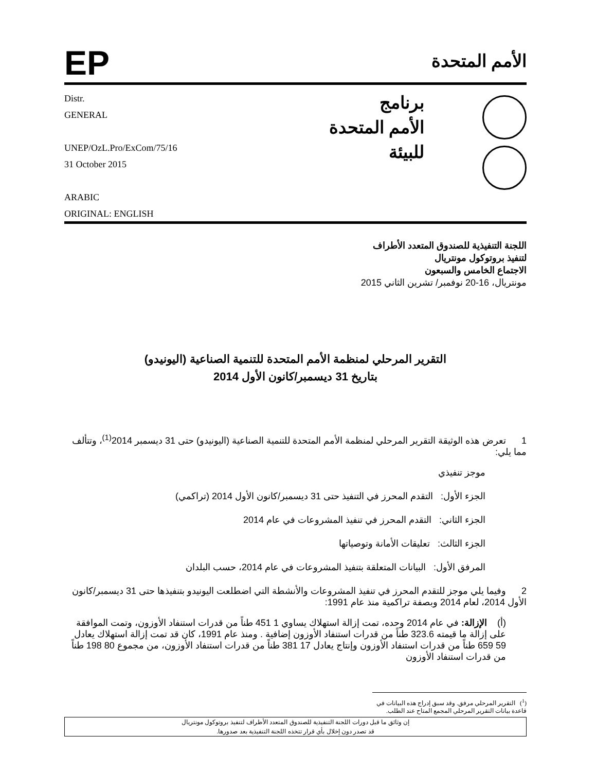EP
الأمم المتحدة
Distr.
GENERAL
UNEP/OzL.Pro/ExCom/75/16
31 October 2015
ARABIC
ORIGINAL: ENGLISH
برنامج
الأمم المتحدة
للبيئة
اللجنة التنفيذية للصندوق المتعدد الأطراف
لتنفيذ بروتوكول مونتريال
الاجتماع الخامس والسبعون
مونتريال، 16-20 نوفمبر/ تشرين الثاني 2015
التقرير المرحلي لمنظمة الأمم المتحدة للتنمية الصناعية (اليونيدو)
بتاريخ 31 ديسمبر/كانون الأول 2014
1 تعرض هذه الوثيقة التقرير المرحلي لمنظمة الأمم المتحدة للتنمية الصناعية (اليونيدو) حتى 31 ديسمبر 2014<sup>(1)</sup>، وتتألف مما يلي:
موجز تنفيذي
الجزء الأول: التقدم المحرز في التنفيذ حتى 31 ديسمبر/كانون الأول 2014 (تراكمي)
الجزء الثاني: التقدم المحرز في تنفيذ المشروعات في عام 2014
الجزء الثالث: تعليقات الأمانة وتوصياتها
المرفق الأول: البيانات المتعلقة بتنفيذ المشروعات في عام 2014، حسب البلدان
2 وفيما يلي موجز للتقدم المحرز في تنفيذ المشروعات والأنشطة التي اضطلعت اليونيدو بتنفيذها حتى 31 ديسمبر/كانون الأول 2014، لعام 2014 وبصفة تراكمية منذ عام 1991:
(أ) الإزالة: في عام 2014 وحده، تمت إزالة استهلاك يساوي 1 451 طناً من قدرات استنفاد الأوزون، وتمت الموافقة على إزالة ما قيمته 323.6 طناً من قدرات استنفاد الأوزون إضافية . ومنذ عام 1991، كان قد تمت إزالة استهلاك يعادل 59 659 طناً من قدرات استنفاد الأوزون وإنتاج يعادل 17 381 طناً من قدرات استنفاد الأوزون، من مجموع 80 198 طناً من قدرات استنفاد الأوزون
(<sup>1</sup>) التقرير المرحلي مرفق. وقد سبق إدراج هذه البيانات في قاعدة بيانات التقرير المرحلي المجمع المتاح عند الطلب.
إن وثائق ما قبل دورات اللجنة التنفيذية للصندوق المتعدد الأطراف لتنفيذ بروتوكول مونتريال
قد تصدر دون إخلال بأي قرار تتخذه اللجنة التنفيذية بعد صدورها.